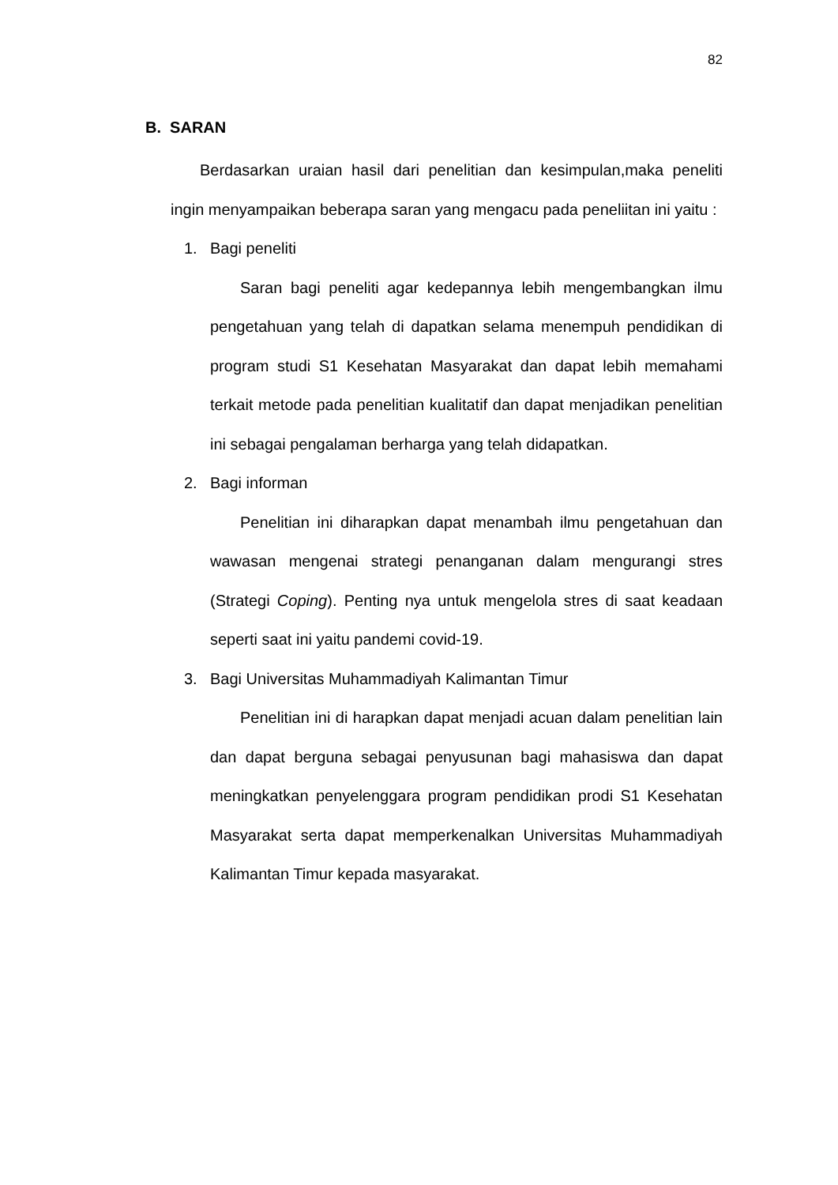82
B. SARAN
Berdasarkan uraian hasil dari penelitian dan kesimpulan,maka peneliti ingin menyampaikan beberapa saran yang mengacu pada peneliitan ini yaitu :
1. Bagi peneliti
Saran bagi peneliti agar kedepannya lebih mengembangkan ilmu pengetahuan yang telah di dapatkan selama menempuh pendidikan di program studi S1 Kesehatan Masyarakat dan dapat lebih memahami terkait metode pada penelitian kualitatif dan dapat menjadikan penelitian ini sebagai pengalaman berharga yang telah didapatkan.
2. Bagi informan
Penelitian ini diharapkan dapat menambah ilmu pengetahuan dan wawasan mengenai strategi penanganan dalam mengurangi stres (Strategi Coping). Penting nya untuk mengelola stres di saat keadaan seperti saat ini yaitu pandemi covid-19.
3. Bagi Universitas Muhammadiyah Kalimantan Timur
Penelitian ini di harapkan dapat menjadi acuan dalam penelitian lain dan dapat berguna sebagai penyusunan bagi mahasiswa dan dapat meningkatkan penyelenggara program pendidikan prodi S1 Kesehatan Masyarakat serta dapat memperkenalkan Universitas Muhammadiyah Kalimantan Timur kepada masyarakat.